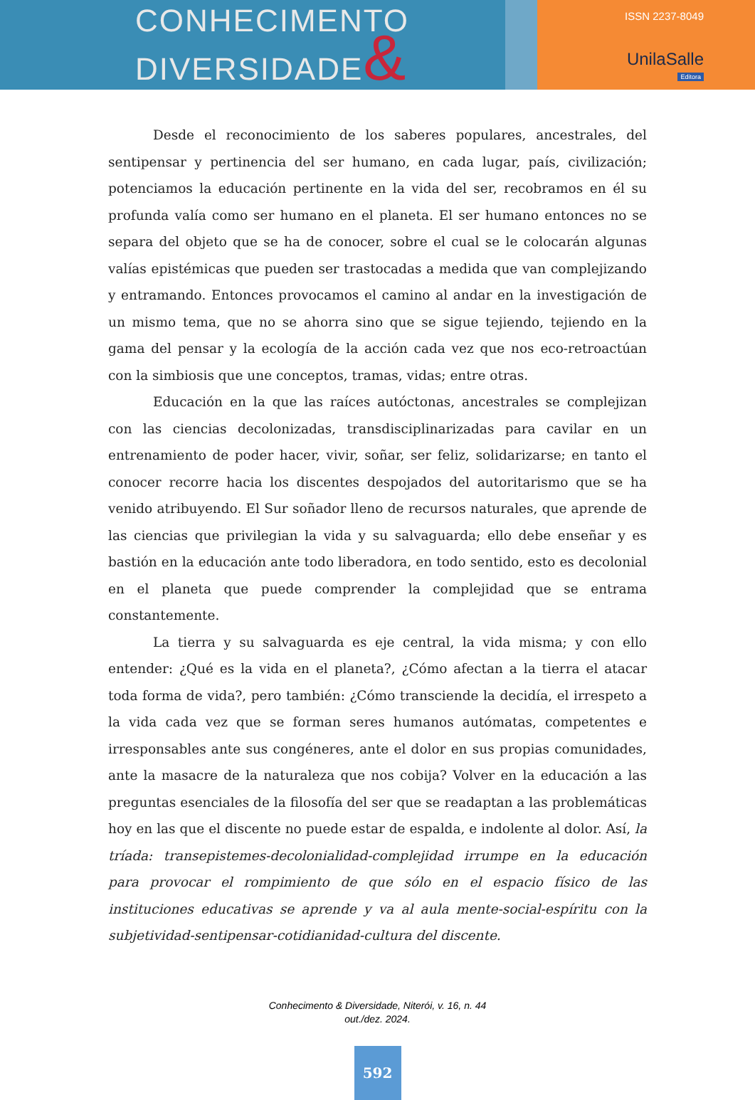CONHECIMENTO
DIVERSIDADE&
ISSN 2237-8049
UnilaSalle
Editora
Desde el reconocimiento de los saberes populares, ancestrales, del sentipensar y pertinencia del ser humano, en cada lugar, país, civilización; potenciamos la educación pertinente en la vida del ser, recobramos en él su profunda valía como ser humano en el planeta. El ser humano entonces no se separa del objeto que se ha de conocer, sobre el cual se le colocarán algunas valías epistémicas que pueden ser trastocadas a medida que van complejizando y entramando. Entonces provocamos el camino al andar en la investigación de un mismo tema, que no se ahorra sino que se sigue tejiendo, tejiendo en la gama del pensar y la ecología de la acción cada vez que nos eco-retroactúan con la simbiosis que une conceptos, tramas, vidas; entre otras.
Educación en la que las raíces autóctonas, ancestrales se complejizan con las ciencias decolonizadas, transdisciplinarizadas para cavilar en un entrenamiento de poder hacer, vivir, soñar, ser feliz, solidarizarse; en tanto el conocer recorre hacia los discentes despojados del autoritarismo que se ha venido atribuyendo. El Sur soñador lleno de recursos naturales, que aprende de las ciencias que privilegian la vida y su salvaguarda; ello debe enseñar y es bastión en la educación ante todo liberadora, en todo sentido, esto es decolonial en el planeta que puede comprender la complejidad que se entrama constantemente.
La tierra y su salvaguarda es eje central, la vida misma; y con ello entender: ¿Qué es la vida en el planeta?, ¿Cómo afectan a la tierra el atacar toda forma de vida?, pero también: ¿Cómo transciende la decidía, el irrespeto a la vida cada vez que se forman seres humanos autómatas, competentes e irresponsables ante sus congéneres, ante el dolor en sus propias comunidades, ante la masacre de la naturaleza que nos cobija? Volver en la educación a las preguntas esenciales de la filosofía del ser que se readaptan a las problemáticas hoy en las que el discente no puede estar de espalda, e indolente al dolor. Así, la tríada: transepistemes-decolonialidad-complejidad irrumpe en la educación para provocar el rompimiento de que sólo en el espacio físico de las instituciones educativas se aprende y va al aula mente-social-espíritu con la subjetividad-sentipensar-cotidianidad-cultura del discente.
Conhecimento & Diversidade, Niterói, v. 16, n. 44
out./dez. 2024.
592